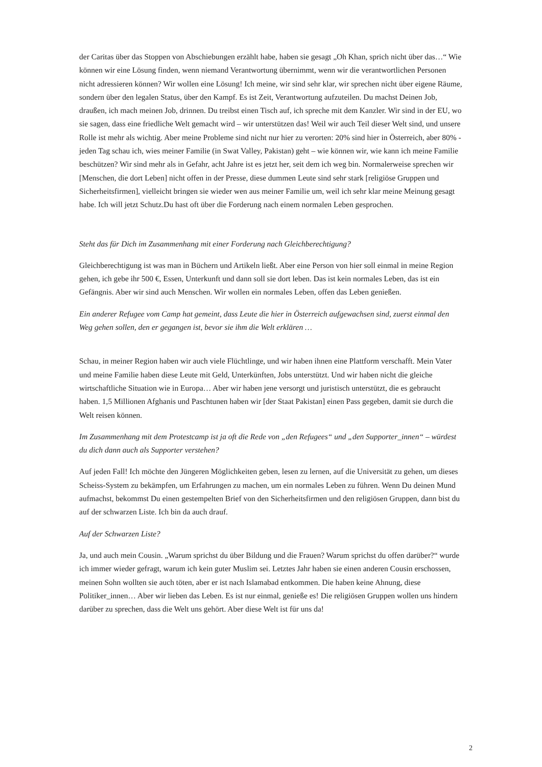der Caritas über das Stoppen von Abschiebungen erzählt habe, haben sie gesagt „Oh Khan, sprich nicht über das…“ Wie können wir eine Lösung finden, wenn niemand Verantwortung übernimmt, wenn wir die verantwortlichen Personen nicht adressieren können? Wir wollen eine Lösung! Ich meine, wir sind sehr klar, wir sprechen nicht über eigene Räume, sondern über den legalen Status, über den Kampf. Es ist Zeit, Verantwortung aufzuteilen. Du machst Deinen Job, draußen, ich mach meinen Job, drinnen. Du treibst einen Tisch auf, ich spreche mit dem Kanzler. Wir sind in der EU, wo sie sagen, dass eine friedliche Welt gemacht wird – wir unterstützen das! Weil wir auch Teil dieser Welt sind, und unsere Rolle ist mehr als wichtig. Aber meine Probleme sind nicht nur hier zu verorten: 20% sind hier in Österreich, aber 80% - jeden Tag schau ich, wies meiner Familie (in Swat Valley, Pakistan) geht – wie können wir, wie kann ich meine Familie beschützen? Wir sind mehr als in Gefahr, acht Jahre ist es jetzt her, seit dem ich weg bin. Normalerweise sprechen wir [Menschen, die dort Leben] nicht offen in der Presse, diese dummen Leute sind sehr stark [religiöse Gruppen und Sicherheitsfirmen], vielleicht bringen sie wieder wen aus meiner Familie um, weil ich sehr klar meine Meinung gesagt habe. Ich will jetzt Schutz.Du hast oft über die Forderung nach einem normalen Leben gesprochen.
Steht das für Dich im Zusammenhang mit einer Forderung nach Gleichberechtigung?
Gleichberechtigung ist was man in Büchern und Artikeln ließt. Aber eine Person von hier soll einmal in meine Region gehen, ich gebe ihr 500 €, Essen, Unterkunft und dann soll sie dort leben. Das ist kein normales Leben, das ist ein Gefängnis. Aber wir sind auch Menschen. Wir wollen ein normales Leben, offen das Leben genießen.
Ein anderer Refugee vom Camp hat gemeint, dass Leute die hier in Österreich aufgewachsen sind, zuerst einmal den Weg gehen sollen, den er gegangen ist, bevor sie ihm die Welt erklären …
Schau, in meiner Region haben wir auch viele Flüchtlinge, und wir haben ihnen eine Plattform verschafft. Mein Vater und meine Familie haben diese Leute mit Geld, Unterkünften, Jobs unterstützt. Und wir haben nicht die gleiche wirtschaftliche Situation wie in Europa… Aber wir haben jene versorgt und juristisch unterstützt, die es gebraucht haben. 1,5 Millionen Afghanis und Paschtunen haben wir [der Staat Pakistan] einen Pass gegeben, damit sie durch die Welt reisen können.
Im Zusammenhang mit dem Protestcamp ist ja oft die Rede von „den Refugees“ und „den Supporter_innen“ – würdest du dich dann auch als Supporter verstehen?
Auf jeden Fall! Ich möchte den Jüngeren Möglichkeiten geben, lesen zu lernen, auf die Universität zu gehen, um dieses Scheiss-System zu bekämpfen, um Erfahrungen zu machen, um ein normales Leben zu führen. Wenn Du deinen Mund aufmachst, bekommst Du einen gestempelten Brief von den Sicherheitsfirmen und den religiösen Gruppen, dann bist du auf der schwarzen Liste. Ich bin da auch drauf.
Auf der Schwarzen Liste?
Ja, und auch mein Cousin. „Warum sprichst du über Bildung und die Frauen? Warum sprichst du offen darüber?“ wurde ich immer wieder gefragt, warum ich kein guter Muslim sei. Letztes Jahr haben sie einen anderen Cousin erschossen, meinen Sohn wollten sie auch töten, aber er ist nach Islamabad entkommen. Die haben keine Ahnung, diese Politiker_innen… Aber wir lieben das Leben. Es ist nur einmal, genieße es! Die religiösen Gruppen wollen uns hindern darüber zu sprechen, dass die Welt uns gehört. Aber diese Welt ist für uns da!
2